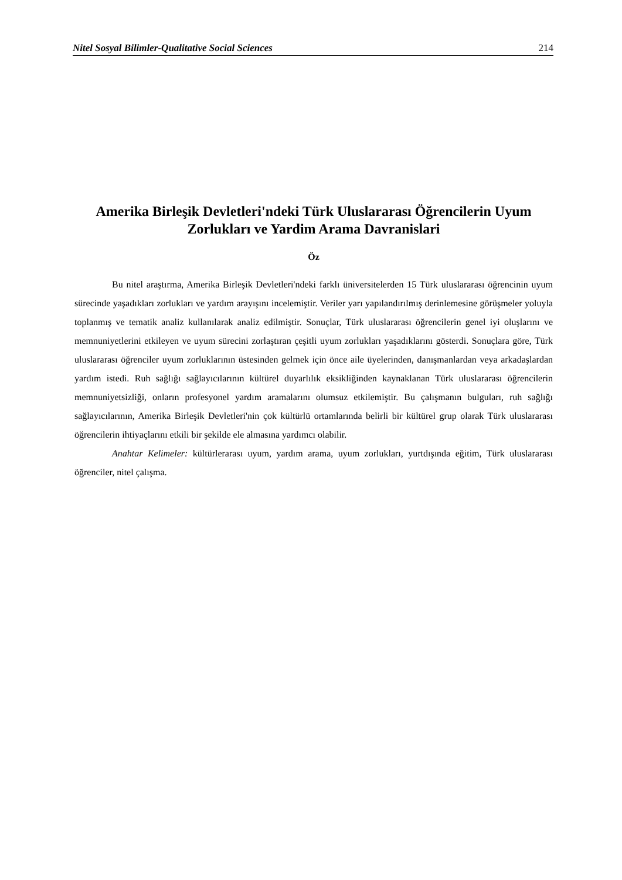Nitel Sosyal Bilimler-Qualitative Social Sciences 214
Amerika Birleşik Devletleri'ndeki Türk Uluslararası Öğrencilerin Uyum Zorlukları ve Yardim Arama Davranislari
Öz
Bu nitel araştırma, Amerika Birleşik Devletleri'ndeki farklı üniversitelerden 15 Türk uluslararası öğrencinin uyum sürecinde yaşadıkları zorlukları ve yardım arayışını incelemiştir. Veriler yarı yapılandırılmış derinlemesine görüşmeler yoluyla toplanmış ve tematik analiz kullanılarak analiz edilmiştir. Sonuçlar, Türk uluslararası öğrencilerin genel iyi oluşlarını ve memnuniyetlerini etkileyen ve uyum sürecini zorlaştıran çeşitli uyum zorlukları yaşadıklarını gösterdi. Sonuçlara göre, Türk uluslararası öğrenciler uyum zorluklarının üstesinden gelmek için önce aile üyelerinden, danışmanlardan veya arkadaşlardan yardım istedi. Ruh sağlığı sağlayıcılarının kültürel duyarlılık eksikliğinden kaynaklanan Türk uluslararası öğrencilerin memnuniyetsizliği, onların profesyonel yardım aramalarını olumsuz etkilemiştir. Bu çalışmanın bulguları, ruh sağlığı sağlayıcılarının, Amerika Birleşik Devletleri'nin çok kültürlü ortamlarında belirli bir kültürel grup olarak Türk uluslararası öğrencilerin ihtiyaçlarını etkili bir şekilde ele almasına yardımcı olabilir.
Anahtar Kelimeler: kültürlerarası uyum, yardım arama, uyum zorlukları, yurtdışında eğitim, Türk uluslararası öğrenciler, nitel çalışma.